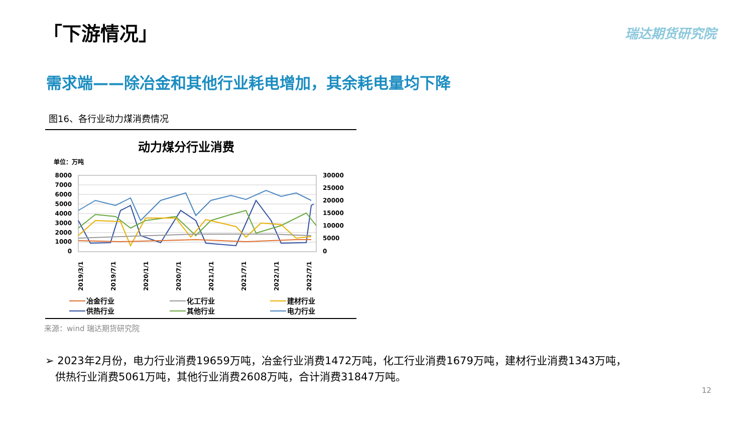「下游情况」 瑞达期货研究院
需求端——除冶金和其他行业耗电增加，其余耗电量均下降
图16、各行业动力煤消费情况
动力煤分行业消费
单位：万吨
8000
7000
6000
5000
4000
3000
2000
1000
0
30000
25000
20000
15000
10000
5000
0
2019/3/1
2019/7/1
2020/1/1
2020/7/1
2021/1/1
2021/7/1
2022/1/1
2022/7/1
冶金行业
化工行业
建材行业
供热行业
其他行业
电力行业
来源：wind 瑞达期货研究院
➢ 2023年2月份，电力行业消费19659万吨，冶金行业消费1472万吨，化工行业消费1679万吨，建材行业消费1343万吨，
供热行业消费5061万吨，其他行业消费2608万吨，合计消费31847万吨。
12